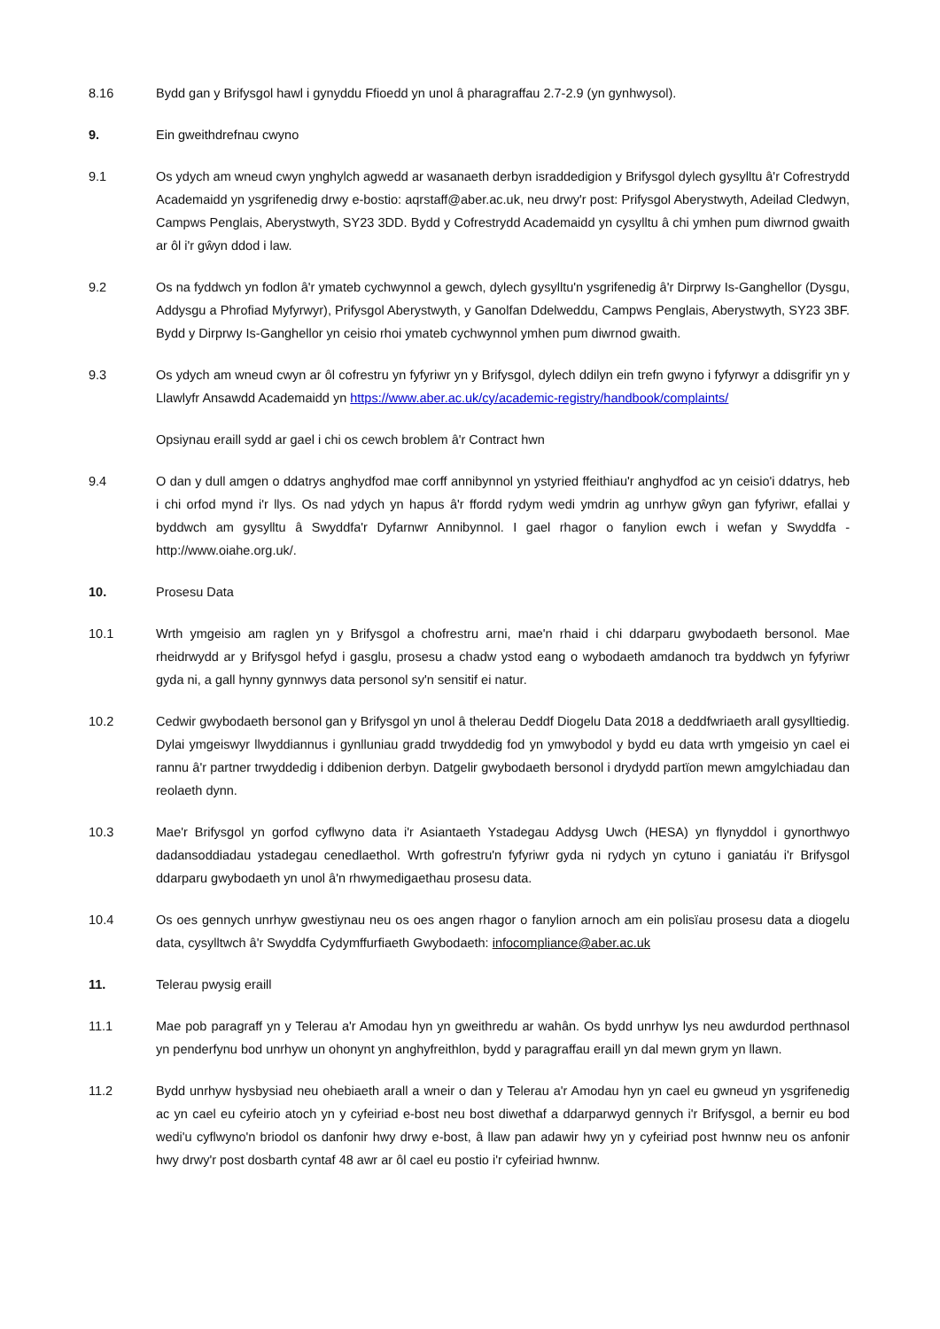8.16 Bydd gan y Brifysgol hawl i gynyddu Ffioedd yn unol â pharagraffau 2.7-2.9 (yn gynhwysol).
9. Ein gweithdrefnau cwyno
9.1 Os ydych am wneud cwyn ynghylch agwedd ar wasanaeth derbyn israddedigion y Brifysgol dylech gysylltu â'r Cofrestrydd Academaidd yn ysgrifenedig drwy e-bostio: aqrstaff@aber.ac.uk, neu drwy'r post: Prifysgol Aberystwyth, Adeilad Cledwyn, Campws Penglais, Aberystwyth, SY23 3DD. Bydd y Cofrestrydd Academaidd yn cysylltu â chi ymhen pum diwrnod gwaith ar ôl i'r gŵyn ddod i law.
9.2 Os na fyddwch yn fodlon â'r ymateb cychwynnol a gewch, dylech gysylltu'n ysgrifenedig â'r Dirprwy Is-Ganghellor (Dysgu, Addysgu a Phrofiad Myfyrwyr), Prifysgol Aberystwyth, y Ganolfan Ddelweddu, Campws Penglais, Aberystwyth, SY23 3BF. Bydd y Dirprwy Is-Ganghellor yn ceisio rhoi ymateb cychwynnol ymhen pum diwrnod gwaith.
9.3 Os ydych am wneud cwyn ar ôl cofrestru yn fyfyriwr yn y Brifysgol, dylech ddilyn ein trefn gwyno i fyfyrwyr a ddisgrifir yn y Llawlyfr Ansawdd Academaidd yn https://www.aber.ac.uk/cy/academic-registry/handbook/complaints/
Opsiynau eraill sydd ar gael i chi os cewch broblem â'r Contract hwn
9.4 O dan y dull amgen o ddatrys anghydfod mae corff annibynnol yn ystyried ffeithiau'r anghydfod ac yn ceisio'i ddatrys, heb i chi orfod mynd i'r llys. Os nad ydych yn hapus â'r ffordd rydym wedi ymdrin ag unrhyw gŵyn gan fyfyriwr, efallai y byddwch am gysylltu â Swyddfa'r Dyfarnwr Annibynnol. I gael rhagor o fanylion ewch i wefan y Swyddfa - http://www.oiahe.org.uk/.
10. Prosesu Data
10.1 Wrth ymgeisio am raglen yn y Brifysgol a chofrestru arni, mae'n rhaid i chi ddarparu gwybodaeth bersonol. Mae rheidrwydd ar y Brifysgol hefyd i gasglu, prosesu a chadw ystod eang o wybodaeth amdanoch tra byddwch yn fyfyriwr gyda ni, a gall hynny gynnwys data personol sy'n sensitif ei natur.
10.2 Cedwir gwybodaeth bersonol gan y Brifysgol yn unol â thelerau Deddf Diogelu Data 2018 a deddfwriaeth arall gysylltiedig. Dylai ymgeiswyr llwyddiannus i gynlluniau gradd trwyddedig fod yn ymwybodol y bydd eu data wrth ymgeisio yn cael ei rannu â'r partner trwyddedig i ddibenion derbyn. Datgelir gwybodaeth bersonol i drydydd partïon mewn amgylchiadau dan reolaeth dynn.
10.3 Mae'r Brifysgol yn gorfod cyflwyno data i'r Asiantaeth Ystadegau Addysg Uwch (HESA) yn flynyddol i gynorthwyo dadansoddiadau ystadegau cenedlaethol. Wrth gofrestru'n fyfyriwr gyda ni rydych yn cytuno i ganiatáu i'r Brifysgol ddarparu gwybodaeth yn unol â'n rhwymedigaethau prosesu data.
10.4 Os oes gennych unrhyw gwestiynau neu os oes angen rhagor o fanylion arnoch am ein polisïau prosesu data a diogelu data, cysylltwch â'r Swyddfa Cydymffurfiaeth Gwybodaeth: infocompliance@aber.ac.uk
11. Telerau pwysig eraill
11.1 Mae pob paragraff yn y Telerau a'r Amodau hyn yn gweithredu ar wahân. Os bydd unrhyw lys neu awdurdod perthnasol yn penderfynu bod unrhyw un ohonynt yn anghyfreithlon, bydd y paragraffau eraill yn dal mewn grym yn llawn.
11.2 Bydd unrhyw hysbysiad neu ohebiaeth arall a wneir o dan y Telerau a'r Amodau hyn yn cael eu gwneud yn ysgrifenedig ac yn cael eu cyfeirio atoch yn y cyfeiriad e-bost neu bost diwethaf a ddarparwyd gennych i'r Brifysgol, a bernir eu bod wedi'u cyflwyno'n briodol os danfonir hwy drwy e-bost, â llaw pan adawir hwy yn y cyfeiriad post hwnnw neu os anfonir hwy drwy'r post dosbarth cyntaf 48 awr ar ôl cael eu postio i'r cyfeiriad hwnnw.